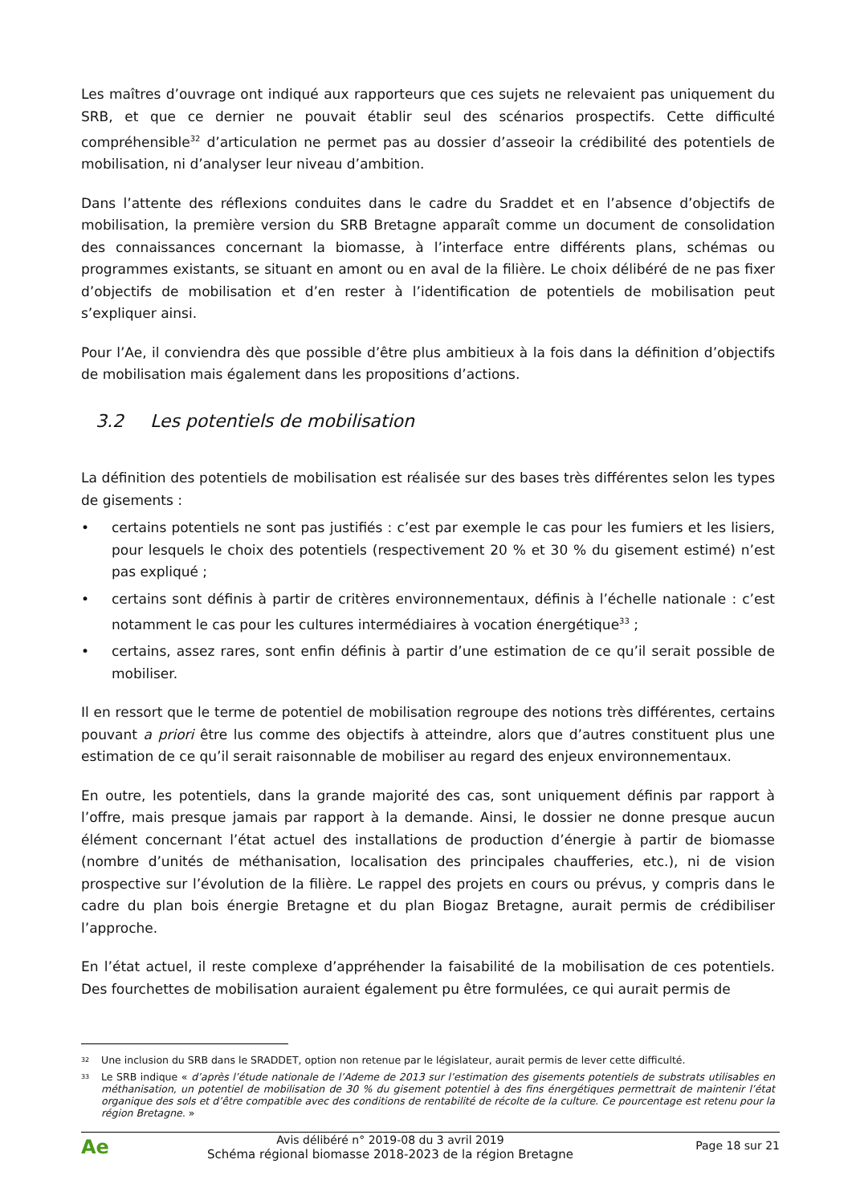Les maîtres d’ouvrage ont indiqué aux rapporteurs que ces sujets ne relevaient pas uniquement du SRB, et que ce dernier ne pouvait établir seul des scénarios prospectifs. Cette difficulté compréhensible<sup>32</sup> d’articulation ne permet pas au dossier d’asseoir la crédibilité des potentiels de mobilisation, ni d’analyser leur niveau d’ambition.
Dans l’attente des réflexions conduites dans le cadre du Sraddet et en l’absence d’objectifs de mobilisation, la première version du SRB Bretagne apparaît comme un document de consolidation des connaissances concernant la biomasse, à l’interface entre différents plans, schémas ou programmes existants, se situant en amont ou en aval de la filière. Le choix délibéré de ne pas fixer d’objectifs de mobilisation et d’en rester à l’identification de potentiels de mobilisation peut s’expliquer ainsi.
Pour l’Ae, il conviendra dès que possible d’être plus ambitieux à la fois dans la définition d’objectifs de mobilisation mais également dans les propositions d’actions.
3.2 Les potentiels de mobilisation
La définition des potentiels de mobilisation est réalisée sur des bases très différentes selon les types de gisements :
• certains potentiels ne sont pas justifiés : c’est par exemple le cas pour les fumiers et les lisiers, pour lesquels le choix des potentiels (respectivement 20 % et 30 % du gisement estimé) n’est pas expliqué ;
• certains sont définis à partir de critères environnementaux, définis à l’échelle nationale : c’est notamment le cas pour les cultures intermédiaires à vocation énergétique<sup>33</sup> ;
• certains, assez rares, sont enfin définis à partir d’une estimation de ce qu’il serait possible de mobiliser.
Il en ressort que le terme de potentiel de mobilisation regroupe des notions très différentes, certains pouvant a priori être lus comme des objectifs à atteindre, alors que d’autres constituent plus une estimation de ce qu’il serait raisonnable de mobiliser au regard des enjeux environnementaux.
En outre, les potentiels, dans la grande majorité des cas, sont uniquement définis par rapport à l’offre, mais presque jamais par rapport à la demande. Ainsi, le dossier ne donne presque aucun élément concernant l’état actuel des installations de production d’énergie à partir de biomasse (nombre d’unités de méthanisation, localisation des principales chaufferies, etc.), ni de vision prospective sur l’évolution de la filière. Le rappel des projets en cours ou prévus, y compris dans le cadre du plan bois énergie Bretagne et du plan Biogaz Bretagne, aurait permis de crédibiliser l’approche.
En l’état actuel, il reste complexe d’appréhender la faisabilité de la mobilisation de ces potentiels. Des fourchettes de mobilisation auraient également pu être formulées, ce qui aurait permis de
32
Une inclusion du SRB dans le SRADDET, option non retenue par le législateur, aurait permis de lever cette difficulté.
33
Le SRB indique « d’après l’étude nationale de l’Ademe de 2013 sur l’estimation des gisements potentiels de substrats utilisables en méthanisation, un potentiel de mobilisation de 30 % du gisement potentiel à des fins énergétiques permettrait de maintenir l’état organique des sols et d’être compatible avec des conditions de rentabilité de récolte de la culture. Ce pourcentage est retenu pour la région Bretagne. »
Ae
Avis délibéré n° 2019-08 du 3 avril 2019
Schéma régional biomasse 2018-2023 de la région Bretagne
Page 18 sur 21